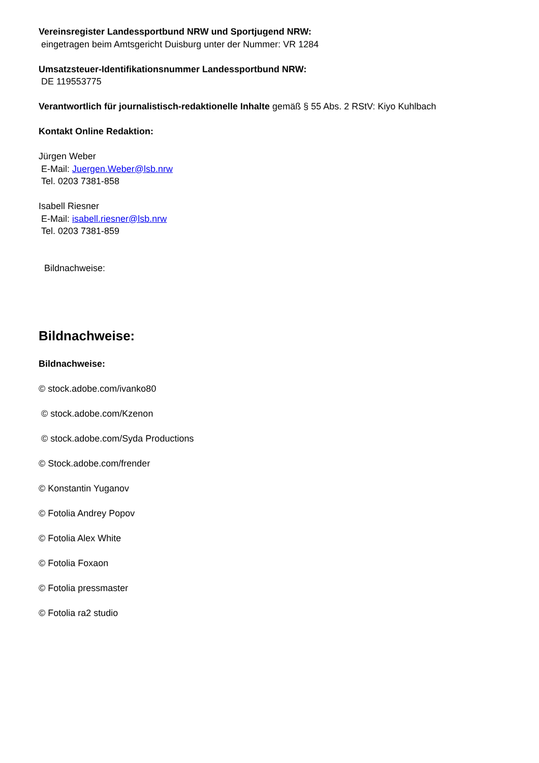Vereinsregister Landessportbund NRW und Sportjugend NRW:
eingetragen beim Amtsgericht Duisburg unter der Nummer: VR 1284
Umsatzsteuer-Identifikationsnummer Landessportbund NRW:
DE 119553775
Verantwortlich für journalistisch-redaktionelle Inhalte gemäß § 55 Abs. 2 RStV: Kiyo Kuhlbach
Kontakt Online Redaktion:
Jürgen Weber
E-Mail: Juergen.Weber@lsb.nrw
Tel. 0203 7381-858
Isabell Riesner
E-Mail: isabell.riesner@lsb.nrw
Tel. 0203 7381-859
Bildnachweise:
Bildnachweise:
Bildnachweise:
© stock.adobe.com/ivanko80
© stock.adobe.com/Kzenon
© stock.adobe.com/Syda Productions
© Stock.adobe.com/frender
© Konstantin Yuganov
© Fotolia Andrey Popov
© Fotolia Alex White
© Fotolia Foxaon
© Fotolia pressmaster
© Fotolia ra2 studio